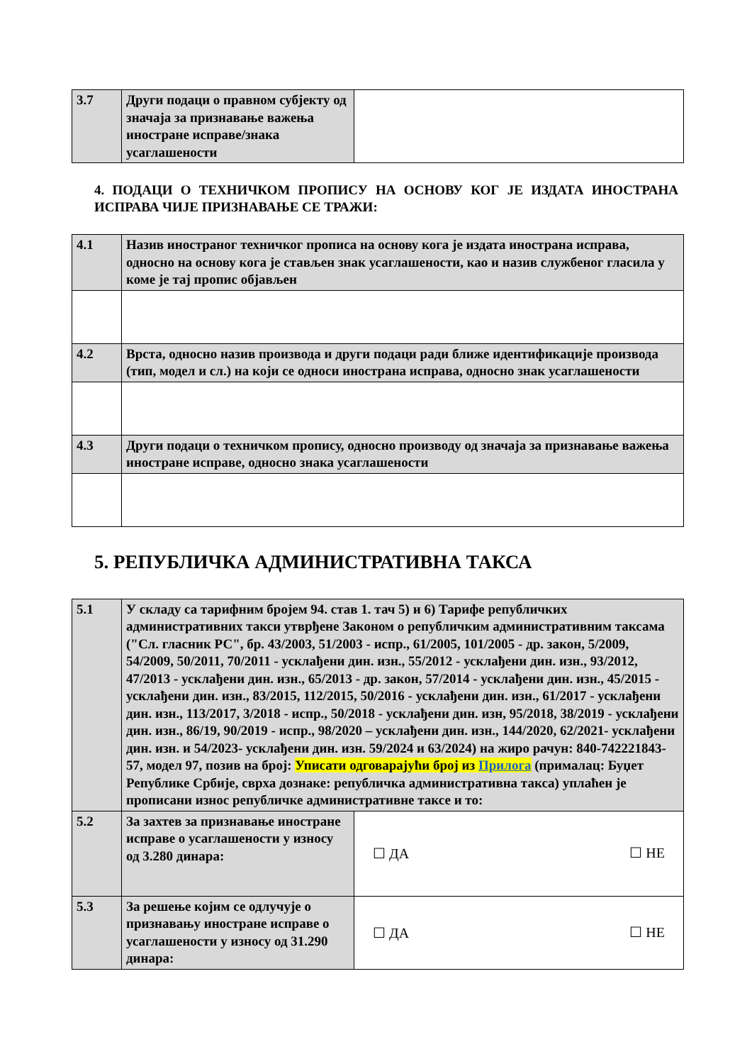| 3.7 | Други подаци о правном субјекту од значаја за признавање важења иностране исправе/знака усаглашености | |
4. ПОДАЦИ О ТЕХНИЧКОМ ПРОПИСУ НА ОСНОВУ КОГ ЈЕ ИЗДАТА ИНОСТРАНА ИСПРАВА ЧИЈЕ ПРИЗНАВАЊЕ СЕ ТРАЖИ:
| 4.1 | Назив иностраног техничког прописа на основу кога је издата иностранa исправа, односно на основу кога је стављен знак усаглашености, као и назив службеног гласила у коме је тај пропис објављен |
| 4.2 | Врста, односно назив производа и други подаци ради ближе идентификације производа (тип, модел и сл.) на који се односи иностранa исправа, односно знак усаглашености |
| 4.3 | Други подаци о техничком пропису, односно производу од значаја за признавање важења иностране исправе, односно знака усаглашености |
5. РЕПУБЛИЧКА АДМИНИСТРАТИВНА ТАКСА
| 5.1 | У складу са тарифним бројем 94. став 1. тач 5) и 6) Тарифе републичких административних такси утврђене Законом о републичким административним таксама ("Сл. гласник РС", бр. 43/2003, 51/2003 - испр., 61/2005, 101/2005 - др. закон, 5/2009, 54/2009, 50/2011, 70/2011 - усклађени дин. изн., 55/2012 - усклађени дин. изн., 93/2012, 47/2013 - усклађени дин. изн., 65/2013 - др. закон, 57/2014 - усклађени дин. изн., 45/2015 - усклађени дин. изн., 83/2015, 112/2015, 50/2016 - усклађени дин. изн., 61/2017 - усклађени дин. изн., 113/2017, 3/2018 - испр., 50/2018 - усклађени дин. изн, 95/2018, 38/2019 - усклађени дин. изн., 86/19, 90/2019 - испр., 98/2020 – усклађени дин. изн., 144/2020, 62/2021- усклађени дин. изн. и 54/2023- усклађени дин. изн. 59/2024 и 63/2024) на жиро рачун: 840-742221843-57, модел 97, позив на број: Уписати одговарајући број из Прилога (прималац: Буџет Републике Србије, сврха дознаке: републичка административна такса) уплаћен је прописани износ републичке административне таксе и то: | |
| 5.2 | За захтев за признавање иностране исправе о усаглашености у износу од 3.280 динара: | ☐ ДА ☐ НЕ |
| 5.3 | За решење којим се одлучује о признавању иностране исправе о усаглашености у износу од 31.290 динара: | ☐ ДА ☐ НЕ |